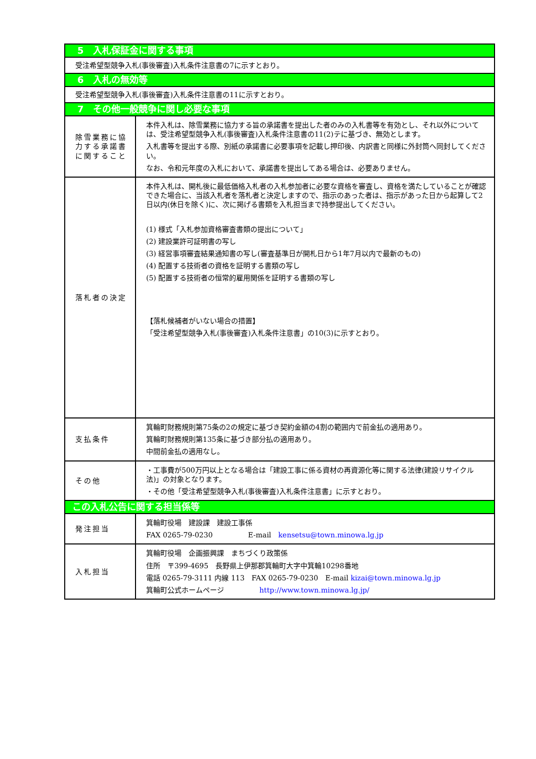| 5 入札保証金に関する事項 | |
| 受注希望型競争入札(事後審査)入札条件注意書の7に示すとおり。 | |
| 6 入札の無効等 | |
| 受注希望型競争入札(事後審査)入札条件注意書の11に示すとおり。 | |
| 7 その他一般競争に関し必要な事項 | |
| 除雪業務に協力する承諾書に関すること | 本件入札は、除雪業務に協力する旨の承諾書を提出した者のみの入札書等を有効とし、それ以外については、受注希望型競争入札(事後審査)入札条件注意書の11(2)テに基づき、無効とします。 入札書等を提出する際、別紙の承諾書に必要事項を記載し押印後、内訳書と同様に外封筒へ同封してください。 なお、令和元年度の入札において、承諾書を提出してある場合は、必要ありません。 |
| 落札者の決定 | 本件入札は、開札後に最低価格入札者の入札参加者に必要な資格を審査し、資格を満たしていることが確認できた場合に、当該入札者を落札者と決定しますので、指示のあった者は、指示があった日から起算して2日以内(休日を除く)に、次に掲げる書類を入札担当まで持参提出してください。 (1) 様式「入札参加資格審査書類の提出について」 (2) 建設業許可証明書の写し (3) 経営事項審査結果通知書の写し(審査基準日が開札日から1年7月以内で最新のもの) (4) 配置する技術者の資格を証明する書類の写し (5) 配置する技術者の恒常的雇用関係を証明する書類の写し 【落札候補者がいない場合の措置】 「受注希望型競争入札(事後審査)入札条件注意書」の10(3)に示すとおり。 |
| 支払条件 | 箕輪町財務規則第75条の2の規定に基づき契約金額の4割の範囲内で前金払の適用あり。 箕輪町財務規則第135条に基づき部分払の適用あり。 中間前金払の適用なし。 |
| その他 | ・工事費が500万円以上となる場合は「建設工事に係る資材の再資源化等に関する法律(建設リサイクル法)」の対象となります。 ・その他「受注希望型競争入札(事後審査)入札条件注意書」に示すとおり。 |
| この入札公告に関する担当係等 | |
| 発注担当 | 箕輪町役場 建設課 建設工事係 FAX 0265-79-0230 E-mail kensetsu@town.minowa.lg.jp |
| 入札担当 | 箕輪町役場 企画振興課 まちづくり政策係 住所 〒399-4695 長野県上伊那郡箕輪町大字中箕輪10298番地 電話 0265-79-3111 内線 113 FAX 0265-79-0230 E-mail kizai@town.minowa.lg.jp 箕輪町公式ホームページ http://www.town.minowa.lg.jp/ |